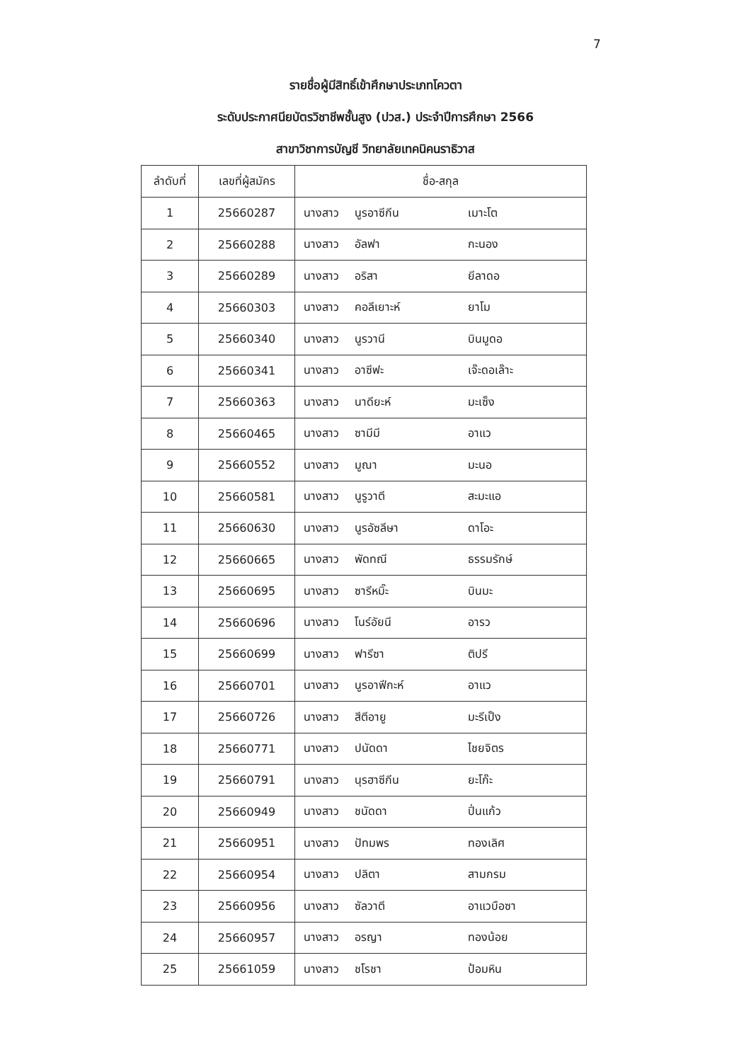7
รายชื่อผู้มีสิทธิ์เข้าศึกษาประเภทโควตา
ระดับประกาศนียบัตรวิชาชีพชั้นสูง (ปวส.) ประจำปีการศึกษา 2566
สาขาวิชาการบัญชี วิทยาลัยเทคนิคนราธิวาส
| ลำดับที่ | เลขที่ผู้สมัคร | ชื่อ-สกุล |
| --- | --- | --- |
| 1 | 25660287 | นางสาว นูรอาซีกีน เมาะโต |
| 2 | 25660288 | นางสาว อัลฟา กะนอง |
| 3 | 25660289 | นางสาว อริสา ยีลาดอ |
| 4 | 25660303 | นางสาว คอลีเยาะห์ ยาโม |
| 5 | 25660340 | นางสาว นูรวานี บินมูดอ |
| 6 | 25660341 | นางสาว อาซีฟะ เจ๊ะดอเล๊าะ |
| 7 | 25660363 | นางสาว นาดียะห์ มะเซ็ง |
| 8 | 25660465 | นางสาว ซามีมี อาแว |
| 9 | 25660552 | นางสาว มูณา มะนอ |
| 10 | 25660581 | นางสาว นูรูวาตี สะมะแอ |
| 11 | 25660630 | นางสาว นูรอัซลีษา ดาโอะ |
| 12 | 25660665 | นางสาว พัดทณี ธรรมรักษ์ |
| 13 | 25660695 | นางสาว ซารีหมิ๊ะ บินมะ |
| 14 | 25660696 | นางสาว โนร์อัยนี อารว |
| 15 | 25660699 | นางสาว ฟารีซา ติปรี |
| 16 | 25660701 | นางสาว นูรอาฟีกะห์ อาแว |
| 17 | 25660726 | นางสาว สีตีอายู มะรีเป็ง |
| 18 | 25660771 | นางสาว ปนัดดา ไชยจิตร |
| 19 | 25660791 | นางสาว นุรฮาซีกีน ยะโก๊ะ |
| 20 | 25660949 | นางสาว ชนัดดา ปิ่นแก้ว |
| 21 | 25660951 | นางสาว ปัทมพร ทองเลิศ |
| 22 | 25660954 | นางสาว ปลิตา สามกรม |
| 23 | 25660956 | นางสาว ซัลวาตี อาแวบือซา |
| 24 | 25660957 | นางสาว อรญา ทองน้อย |
| 25 | 25661059 | นางสาว ชโรชา ป้อมหิน |